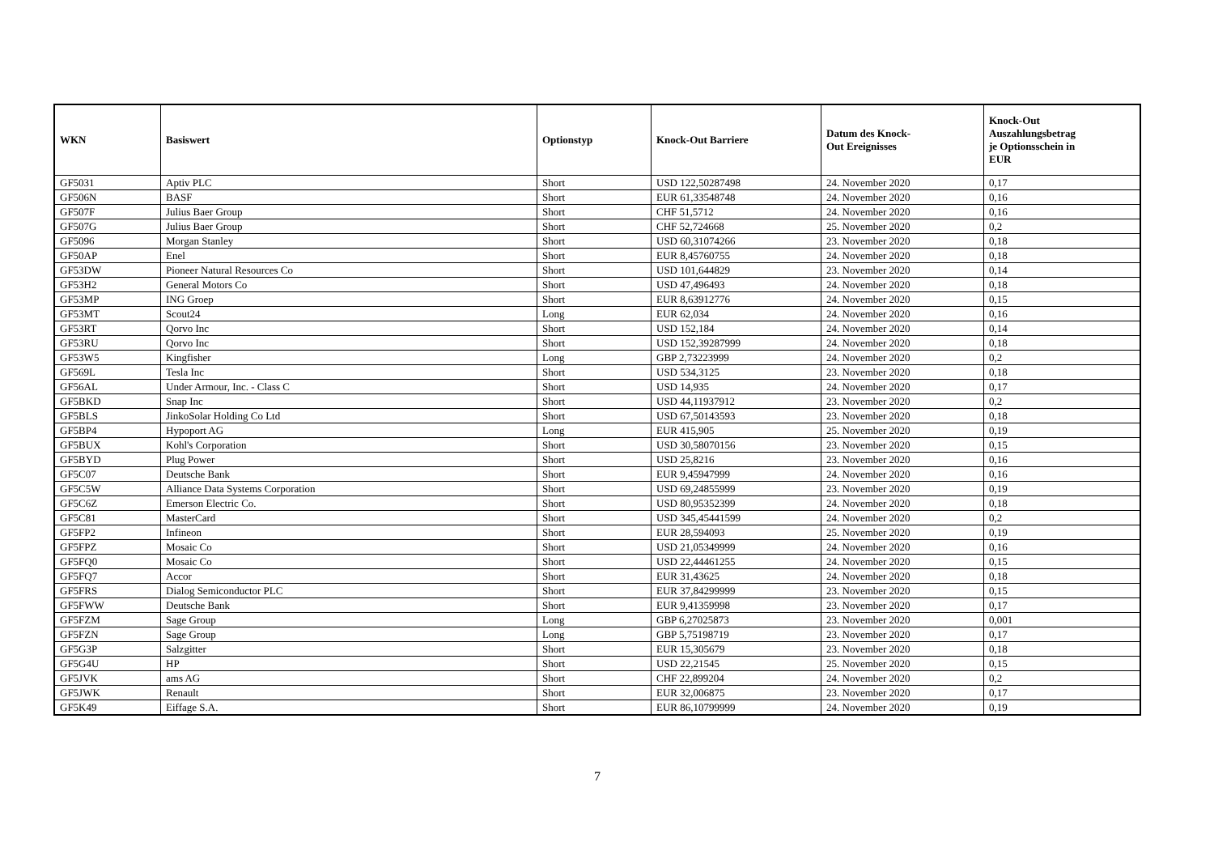| WKN | Basiswert | Optionstyp | Knock-Out Barriere | Datum des Knock- Out Ereignisses | Knock-Out Auszahlungsbetrag je Optionsschein in EUR |
| --- | --- | --- | --- | --- | --- |
| GF5031 | Aptiv PLC | Short | USD 122,50287498 | 24. November 2020 | 0,17 |
| GF506N | BASF | Short | EUR 61,33548748 | 24. November 2020 | 0,16 |
| GF507F | Julius Baer Group | Short | CHF 51,5712 | 24. November 2020 | 0,16 |
| GF507G | Julius Baer Group | Short | CHF 52,724668 | 25. November 2020 | 0,2 |
| GF5096 | Morgan Stanley | Short | USD 60,31074266 | 23. November 2020 | 0,18 |
| GF50AP | Enel | Short | EUR 8,45760755 | 24. November 2020 | 0,18 |
| GF53DW | Pioneer Natural Resources Co | Short | USD 101,644829 | 23. November 2020 | 0,14 |
| GF53H2 | General Motors Co | Short | USD 47,496493 | 24. November 2020 | 0,18 |
| GF53MP | ING Groep | Short | EUR 8,63912776 | 24. November 2020 | 0,15 |
| GF53MT | Scout24 | Long | EUR 62,034 | 24. November 2020 | 0,16 |
| GF53RT | Qorvo Inc | Short | USD 152,184 | 24. November 2020 | 0,14 |
| GF53RU | Qorvo Inc | Short | USD 152,39287999 | 24. November 2020 | 0,18 |
| GF53W5 | Kingfisher | Long | GBP 2,73223999 | 24. November 2020 | 0,2 |
| GF569L | Tesla Inc | Short | USD 534,3125 | 23. November 2020 | 0,18 |
| GF56AL | Under Armour, Inc. - Class C | Short | USD 14,935 | 24. November 2020 | 0,17 |
| GF5BKD | Snap Inc | Short | USD 44,11937912 | 23. November 2020 | 0,2 |
| GF5BLS | JinkoSolar Holding Co Ltd | Short | USD 67,50143593 | 23. November 2020 | 0,18 |
| GF5BP4 | Hypoport AG | Long | EUR 415,905 | 25. November 2020 | 0,19 |
| GF5BUX | Kohl's Corporation | Short | USD 30,58070156 | 23. November 2020 | 0,15 |
| GF5BYD | Plug Power | Short | USD 25,8216 | 23. November 2020 | 0,16 |
| GF5C07 | Deutsche Bank | Short | EUR 9,45947999 | 24. November 2020 | 0,16 |
| GF5C5W | Alliance Data Systems Corporation | Short | USD 69,24855999 | 23. November 2020 | 0,19 |
| GF5C6Z | Emerson Electric Co. | Short | USD 80,95352399 | 24. November 2020 | 0,18 |
| GF5C81 | MasterCard | Short | USD 345,45441599 | 24. November 2020 | 0,2 |
| GF5FP2 | Infineon | Short | EUR 28,594093 | 25. November 2020 | 0,19 |
| GF5FPZ | Mosaic Co | Short | USD 21,05349999 | 24. November 2020 | 0,16 |
| GF5FQ0 | Mosaic Co | Short | USD 22,44461255 | 24. November 2020 | 0,15 |
| GF5FQ7 | Accor | Short | EUR 31,43625 | 24. November 2020 | 0,18 |
| GF5FRS | Dialog Semiconductor PLC | Short | EUR 37,84299999 | 23. November 2020 | 0,15 |
| GF5FWW | Deutsche Bank | Short | EUR 9,41359998 | 23. November 2020 | 0,17 |
| GF5FZM | Sage Group | Long | GBP 6,27025873 | 23. November 2020 | 0,001 |
| GF5FZN | Sage Group | Long | GBP 5,75198719 | 23. November 2020 | 0,17 |
| GF5G3P | Salzgitter | Short | EUR 15,305679 | 23. November 2020 | 0,18 |
| GF5G4U | HP | Short | USD 22,21545 | 25. November 2020 | 0,15 |
| GF5JVK | ams AG | Short | CHF 22,899204 | 24. November 2020 | 0,2 |
| GF5JWK | Renault | Short | EUR 32,006875 | 23. November 2020 | 0,17 |
| GF5K49 | Eiffage S.A. | Short | EUR 86,10799999 | 24. November 2020 | 0,19 |
7